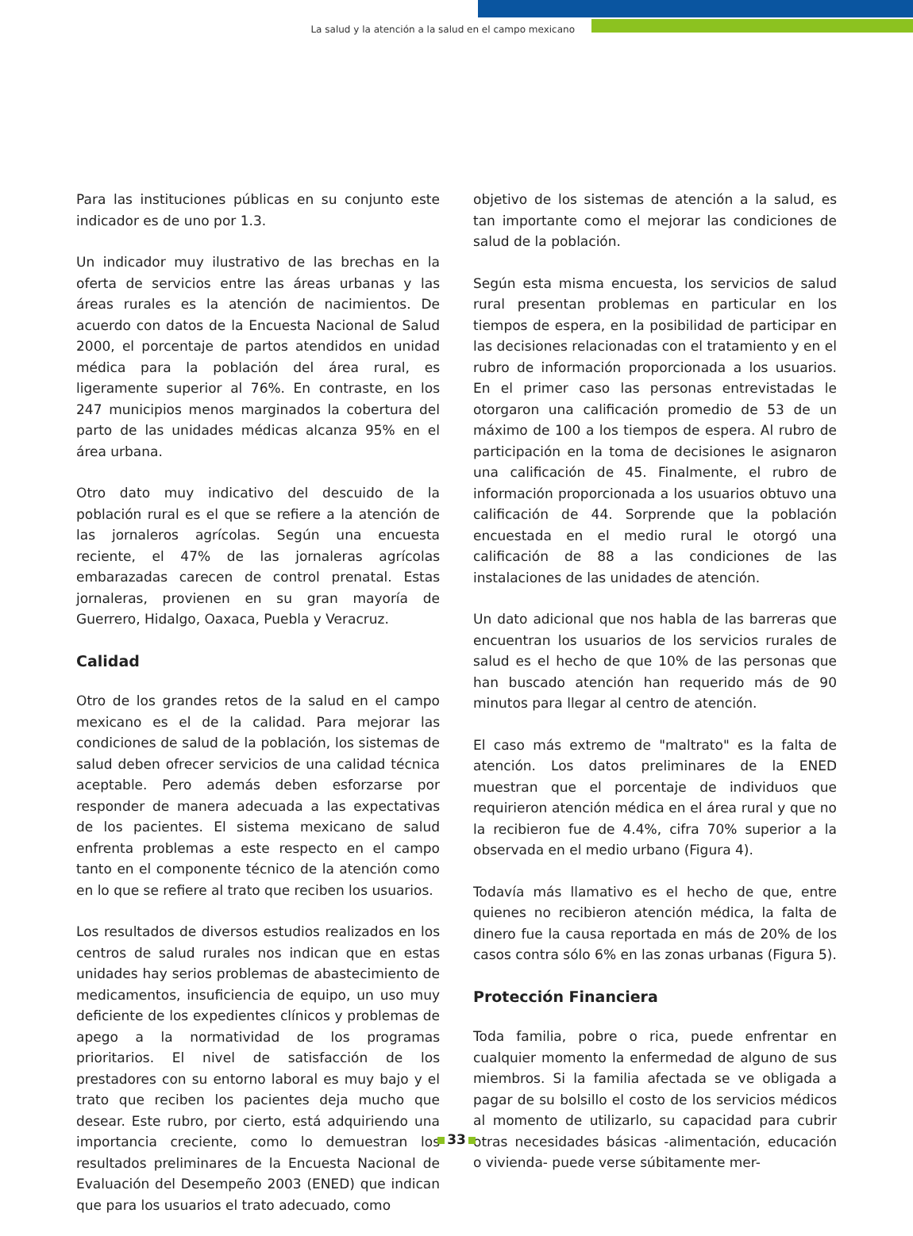La salud y la atención a la salud en el campo mexicano
Para las instituciones públicas en su conjunto este indicador es de uno por 1.3.
Un indicador muy ilustrativo de las brechas en la oferta de servicios entre las áreas urbanas y las áreas rurales es la atención de nacimientos. De acuerdo con datos de la Encuesta Nacional de Salud 2000, el porcentaje de partos atendidos en unidad médica para la población del área rural, es ligeramente superior al 76%. En contraste, en los 247 municipios menos marginados la cobertura del parto de las unidades médicas alcanza 95% en el área urbana.
Otro dato muy indicativo del descuido de la población rural es el que se refiere a la atención de las jornaleros agrícolas. Según una encuesta reciente, el 47% de las jornaleras agrícolas embarazadas carecen de control prenatal. Estas jornaleras, provienen en su gran mayoría de Guerrero, Hidalgo, Oaxaca, Puebla y Veracruz.
Calidad
Otro de los grandes retos de la salud en el campo mexicano es el de la calidad. Para mejorar las condiciones de salud de la población, los sistemas de salud deben ofrecer servicios de una calidad técnica aceptable. Pero además deben esforzarse por responder de manera adecuada a las expectativas de los pacientes. El sistema mexicano de salud enfrenta problemas a este respecto en el campo tanto en el componente técnico de la atención como en lo que se refiere al trato que reciben los usuarios.
Los resultados de diversos estudios realizados en los centros de salud rurales nos indican que en estas unidades hay serios problemas de abastecimiento de medicamentos, insuficiencia de equipo, un uso muy deficiente de los expedientes clínicos y problemas de apego a la normatividad de los programas prioritarios. El nivel de satisfacción de los prestadores con su entorno laboral es muy bajo y el trato que reciben los pacientes deja mucho que desear. Este rubro, por cierto, está adquiriendo una importancia creciente, como lo demuestran los resultados preliminares de la Encuesta Nacional de Evaluación del Desempeño 2003 (ENED) que indican que para los usuarios el trato adecuado, como
objetivo de los sistemas de atención a la salud, es tan importante como el mejorar las condiciones de salud de la población.
Según esta misma encuesta, los servicios de salud rural presentan problemas en particular en los tiempos de espera, en la posibilidad de participar en las decisiones relacionadas con el tratamiento y en el rubro de información proporcionada a los usuarios. En el primer caso las personas entrevistadas le otorgaron una calificación promedio de 53 de un máximo de 100 a los tiempos de espera. Al rubro de participación en la toma de decisiones le asignaron una calificación de 45. Finalmente, el rubro de información proporcionada a los usuarios obtuvo una calificación de 44. Sorprende que la población encuestada en el medio rural le otorgó una calificación de 88 a las condiciones de las instalaciones de las unidades de atención.
Un dato adicional que nos habla de las barreras que encuentran los usuarios de los servicios rurales de salud es el hecho de que 10% de las personas que han buscado atención han requerido más de 90 minutos para llegar al centro de atención.
El caso más extremo de "maltrato" es la falta de atención. Los datos preliminares de la ENED muestran que el porcentaje de individuos que requirieron atención médica en el área rural y que no la recibieron fue de 4.4%, cifra 70% superior a la observada en el medio urbano (Figura 4).
Todavía más llamativo es el hecho de que, entre quienes no recibieron atención médica, la falta de dinero fue la causa reportada en más de 20% de los casos contra sólo 6% en las zonas urbanas (Figura 5).
Protección Financiera
Toda familia, pobre o rica, puede enfrentar en cualquier momento la enfermedad de alguno de sus miembros. Si la familia afectada se ve obligada a pagar de su bolsillo el costo de los servicios médicos al momento de utilizarlo, su capacidad para cubrir otras necesidades básicas -alimentación, educación o vivienda- puede verse súbitamente mer-
33